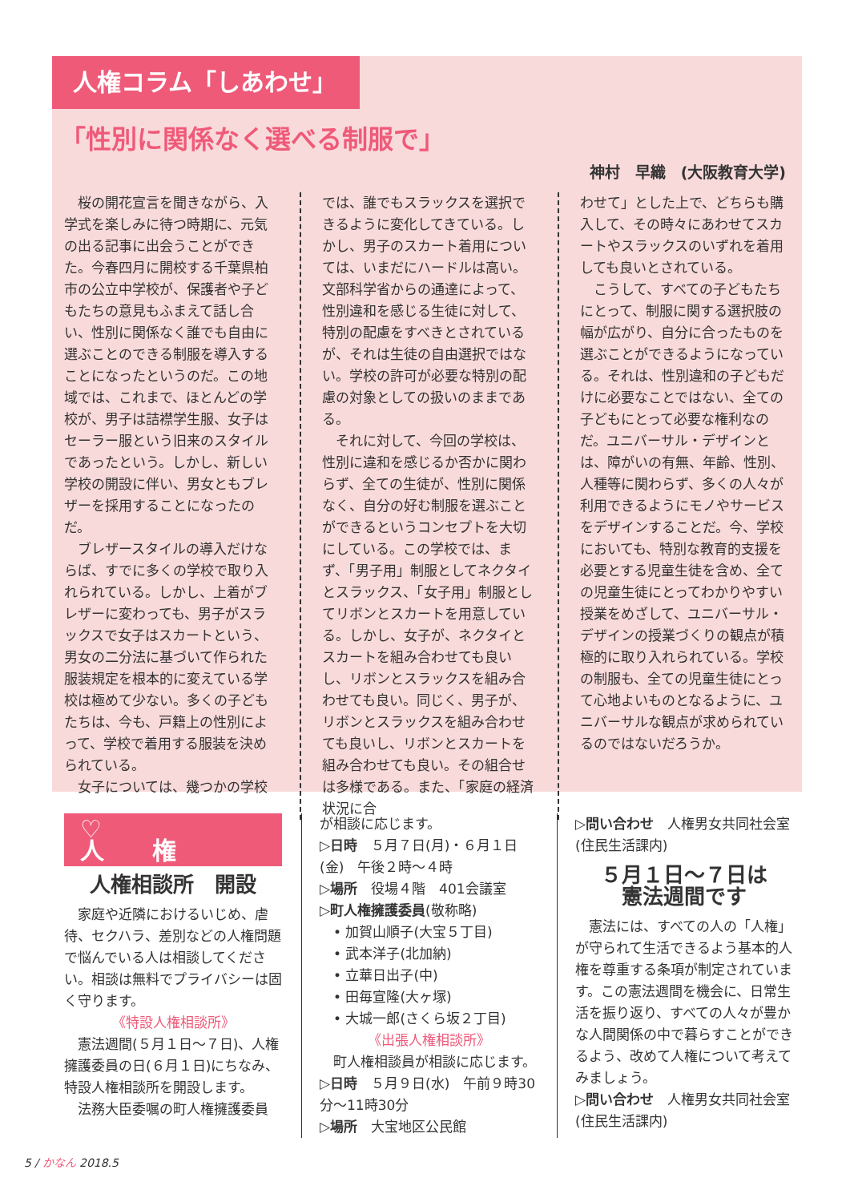人権コラム「しあわせ」
「性別に関係なく選べる制服で」
神村　早織　(大阪教育大学)
　桜の開花宣言を聞きながら、入学式を楽しみに待つ時期に、元気の出る記事に出会うことができた。今春四月に開校する千葉県柏市の公立中学校が、保護者や子どもたちの意見もふまえて話し合い、性別に関係なく誰でも自由に選ぶことのできる制服を導入することになったというのだ。この地域では、これまで、ほとんどの学校が、男子は詰襟学生服、女子はセーラー服という旧来のスタイルであったという。しかし、新しい学校の開設に伴い、男女ともブレザーを採用することになったのだ。
　ブレザースタイルの導入だけならば、すでに多くの学校で取り入れられている。しかし、上着がブレザーに変わっても、男子がスラックスで女子はスカートという、男女の二分法に基づいて作られた服装規定を根本的に変えている学校は極めて少ない。多くの子どもたちは、今も、戸籍上の性別によって、学校で着用する服装を決められている。
　女子については、幾つかの学校
では、誰でもスラックスを選択できるように変化してきている。しかし、男子のスカート着用については、いまだにハードルは高い。文部科学省からの通達によって、性別違和を感じる生徒に対して、特別の配慮をすべきとされているが、それは生徒の自由選択ではない。学校の許可が必要な特別の配慮の対象としての扱いのままである。
　それに対して、今回の学校は、性別に違和を感じるか否かに関わらず、全ての生徒が、性別に関係なく、自分の好む制服を選ぶことができるというコンセプトを大切にしている。この学校では、まず、「男子用」制服としてネクタイとスラックス、「女子用」制服としてリボンとスカートを用意している。しかし、女子が、ネクタイとスカートを組み合わせても良いし、リボンとスラックスを組み合わせても良い。同じく、男子が、リボンとスラックスを組み合わせても良いし、リボンとスカートを組み合わせても良い。その組合せは多様である。また、「家庭の経済状況に合
わせて」とした上で、どちらも購入して、その時々にあわせてスカートやスラックスのいずれを着用しても良いとされている。
　こうして、すべての子どもたちにとって、制服に関する選択肢の幅が広がり、自分に合ったものを選ぶことができるようになっている。それは、性別違和の子どもだけに必要なことではない、全ての子どもにとって必要な権利なのだ。ユニバーサル・デザインとは、障がいの有無、年齢、性別、人種等に関わらず、多くの人々が利用できるようにモノやサービスをデザインすることだ。今、学校においても、特別な教育的支援を必要とする児童生徒を含め、全ての児童生徒にとってわかりやすい授業をめざして、ユニバーサル・デザインの授業づくりの観点が積極的に取り入れられている。学校の制服も、全ての児童生徒にとって心地よいものとなるように、ユニバーサルな観点が求められているのではないだろうか。
♡ 人権
人権相談所　開設
　家庭や近隣におけるいじめ、虐待、セクハラ、差別などの人権問題で悩んでいる人は相談してください。相談は無料でプライバシーは固く守ります。
《特設人権相談所》
　憲法週間(５月１日～７日)、人権擁護委員の日(６月１日)にちなみ、特設人権相談所を開設します。
　法務大臣委嘱の町人権擁護委員
が相談に応じます。
▷日時　５月７日(月)・６月１日(金)　午後２時～４時
▷場所　役場４階　401会議室
▷町人権擁護委員(敬称略)
　• 加賀山順子(大宝５丁目)
　• 武本洋子(北加納)
　• 立華日出子(中)
　• 田毎宣隆(大ヶ塚)
　• 大城一郎(さくら坂２丁目)
《出張人権相談所》
　町人権相談員が相談に応じます。
▷日時　５月９日(水)　午前９時30分～11時30分
▷場所　大宝地区公民館
▷問い合わせ　人権男女共同社会室(住民生活課内)
５月１日～７日は
憲法週間です
　憲法には、すべての人の「人権」が守られて生活できるよう基本的人権を尊重する条項が制定されています。この憲法週間を機会に、日常生活を振り返り、すべての人々が豊かな人間関係の中で暮らすことができるよう、改めて人権について考えてみましょう。
▷問い合わせ　人権男女共同社会室(住民生活課内)
5 / かなん 2018.5